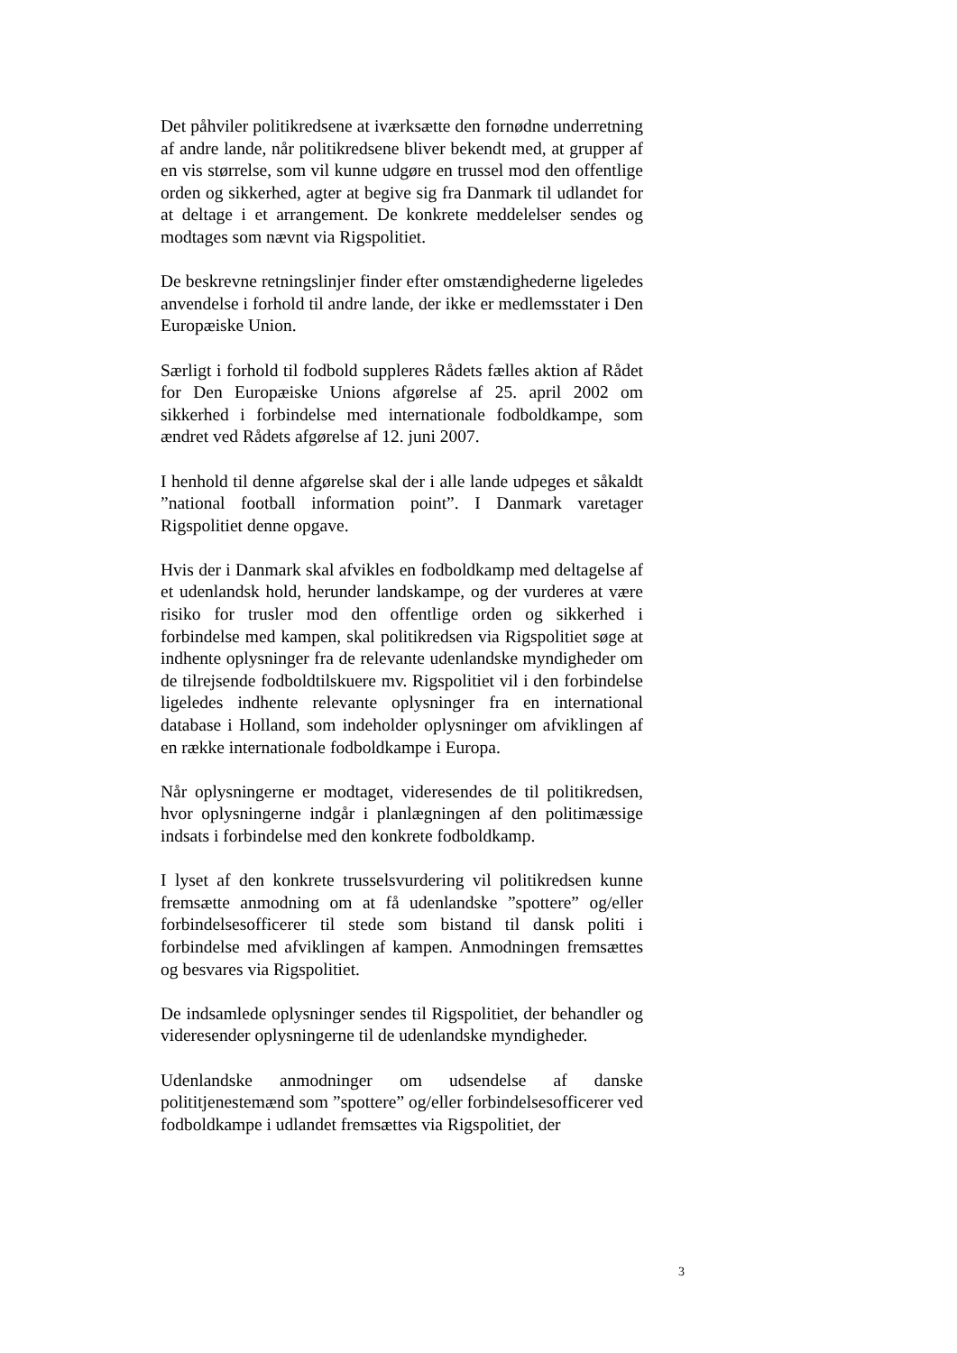Det påhviler politikredsene at iværksætte den fornødne underretning af andre lande, når politikredsene bliver bekendt med, at grupper af en vis størrelse, som vil kunne udgøre en trussel mod den offentlige orden og sikkerhed, agter at begive sig fra Danmark til udlandet for at deltage i et arrangement. De konkrete meddelelser sendes og modtages som nævnt via Rigspolitiet.
De beskrevne retningslinjer finder efter omstændighederne ligeledes anvendelse i forhold til andre lande, der ikke er medlemsstater i Den Europæiske Union.
Særligt i forhold til fodbold suppleres Rådets fælles aktion af Rådet for Den Europæiske Unions afgørelse af 25. april 2002 om sikkerhed i forbindelse med internationale fodboldkampe, som ændret ved Rådets afgørelse af 12. juni 2007.
I henhold til denne afgørelse skal der i alle lande udpeges et såkaldt ”national football information point”. I Danmark varetager Rigspolitiet denne opgave.
Hvis der i Danmark skal afvikles en fodboldkamp med deltagelse af et udenlandsk hold, herunder landskampe, og der vurderes at være risiko for trusler mod den offentlige orden og sikkerhed i forbindelse med kampen, skal politikredsen via Rigspolitiet søge at indhente oplysninger fra de relevante udenlandske myndigheder om de tilrejsende fodboldtilskuere mv. Rigspolitiet vil i den forbindelse ligeledes indhente relevante oplysninger fra en international database i Holland, som indeholder oplysninger om afviklingen af en række internationale fodboldkampe i Europa.
Når oplysningerne er modtaget, videresendes de til politikredsen, hvor oplysningerne indgår i planlægningen af den politimæssige indsats i forbindelse med den konkrete fodboldkamp.
I lyset af den konkrete trusselsvurdering vil politikredsen kunne fremsætte anmodning om at få udenlandske ”spottere” og/eller forbindelsesofficerer til stede som bistand til dansk politi i forbindelse med afviklingen af kampen. Anmodningen fremsættes og besvares via Rigspolitiet.
De indsamlede oplysninger sendes til Rigspolitiet, der behandler og videresender oplysningerne til de udenlandske myndigheder.
Udenlandske anmodninger om udsendelse af danske polititjenestemænd som ”spottere” og/eller forbindelsesofficerer ved fodboldkampe i udlandet fremsættes via Rigspolitiet, der
3